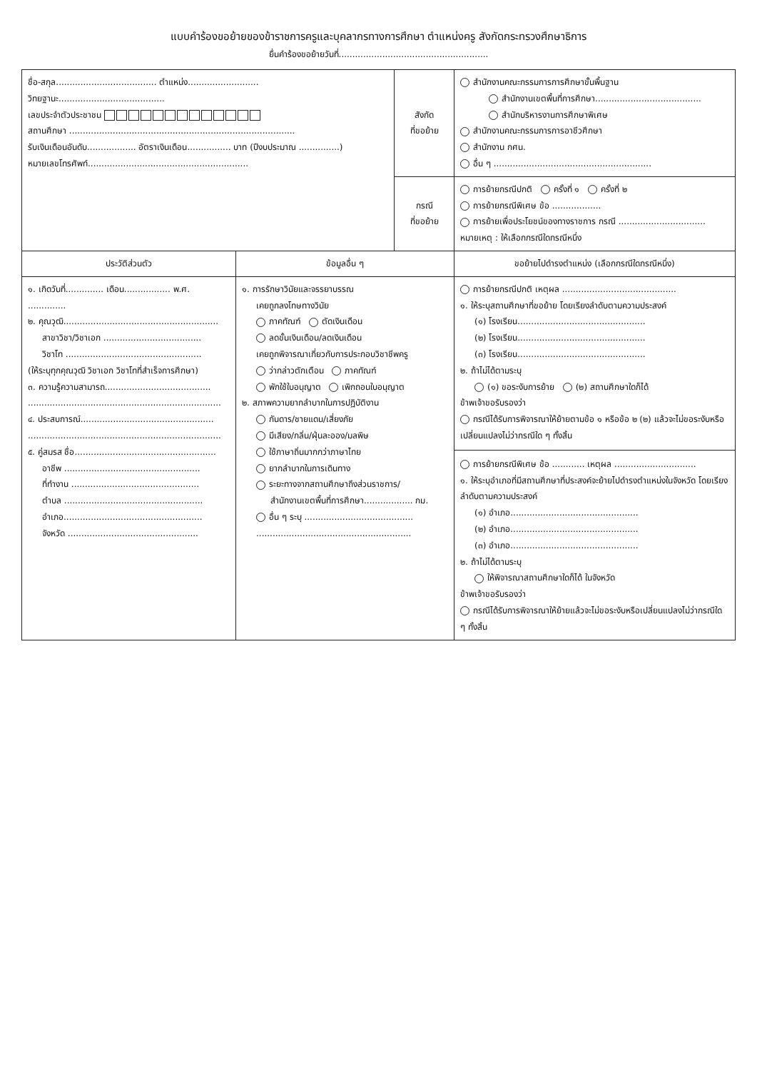แบบคำร้องขอย้ายของข้าราชการครูและบุคลากรทางการศึกษา ตำแหน่งครู สังกัดกระทรวงศึกษาธิการ
ยื่นคำร้องขอย้ายวันที่.......................................................
| ชื่อ-สกุล..................................... ตำแหน่ง.......................... วิทยฐานะ....................................... เลขประจำตัวประชาชน สถานศึกษา ................................................................................... รับเงินเดือนอันดับ.................. อัตราเงินเดือน................ บาท (ปีงบประมาณ ...............) หมายเลขโทรศัพท์........................................................... | | สังกัด ที่ขอย้าย | สำนักงานคณะกรรมการการศึกษาขั้นพื้นฐาน สำนักงานเขตพื้นที่การศึกษา....................................... สำนักบริหารงานการศึกษาพิเศษ สำนักงานคณะกรรมการการอาชีวศึกษา สำนักงาน กศน. อื่น ๆ .......................................................... |
| | | กรณี ที่ขอย้าย | การย้ายกรณีปกติ ครั้งที่ ๑ ครั้งที่ ๒ การย้ายกรณีพิเศษ ข้อ .................. การย้ายเพื่อประโยชน์ของทางราชการ กรณี ................................ หมายเหตุ : ให้เลือกกรณีใดกรณีหนึ่ง |
| ประวัติส่วนตัว | ข้อมูลอื่น ๆ | | ขอย้ายไปดำรงตำแหน่ง (เลือกกรณีใดกรณีหนึ่ง) |
| ๑. เกิดวันที่.............. เดือน................. พ.ศ. .............. ๒. คุณวุฒิ......................................................... สาขาวิชา/วิชาเอก .................................... วิชาโท .................................................. (ให้ระบุทุกคุณวุฒิ วิชาเอก วิชาโทที่สำเร็จการศึกษา) ๓. ความรู้ความสามารถ....................................... ....................................................................... ๔. ประสบการณ์................................................. ....................................................................... ๕. คู่สมรส ชื่อ.................................................... อาชีพ .................................................. ที่ทำงาน ............................................... ตำบล ................................................... อำเภอ................................................... จังหวัด ................................................ | ๑. การรักษาวินัยและจรรยาบรรณ เคยถูกลงโทษทางวินัย ภาคทัณฑ์ ตัดเงินเดือน ลดขั้นเงินเดือน/ลดเงินเดือน เคยถูกพิจารณาเกี่ยวกับการประกอบวิชาชีพครู ว่ากล่าวตักเตือน ภาคทัณฑ์ พักใช้ใบอนุญาต เพิกถอนใบอนุญาต ๒. สภาพความยากลำบากในการปฏิบัติงาน กันดาร/ชายแดน/เสี่ยงภัย มีเสียง/กลิ่น/ฝุ่นละออง/มลพิษ ใช้ภาษาถิ่นมากกว่าภาษาไทย ยากลำบากในการเดินทาง ระยะทางจากสถานศึกษาถึงส่วนราชการ/ สำนักงานเขตพื้นที่การศึกษา.................. กม. อื่น ๆ ระบุ ........................................ ......................................................... | | การย้ายกรณีปกติ เหตุผล .......................................... ๑. ให้ระบุสถานศึกษาที่ขอย้าย โดยเรียงลำดับตามความประสงค์ (๑) โรงเรียน............................................... (๒) โรงเรียน............................................... (๓) โรงเรียน............................................... ๒. ถ้าไม่ได้ตามระบุ (๑) ขอระงับการย้าย (๒) สถานศึกษาใดก็ได้ ข้าพเจ้าขอรับรองว่า กรณีได้รับการพิจารณาให้ย้ายตามข้อ ๑ หรือข้อ ๒ (๒) แล้วจะไม่ขอระงับหรือเปลี่ยนแปลงไม่ว่ากรณีใด ๆ ทั้งสิ้น การย้ายกรณีพิเศษ ข้อ ............ เหตุผล .............................. ๑. ให้ระบุอำเภอที่มีสถานศึกษาที่ประสงค์จะย้ายไปดำรงตำแหน่งในจังหวัด โดยเรียงลำดับตามความประสงค์ (๑) อำเภอ............................................... (๒) อำเภอ............................................... (๓) อำเภอ............................................... ๒. ถ้าไม่ได้ตามระบุ ให้พิจารณาสถานศึกษาใดก็ได้ ในจังหวัด ข้าพเจ้าขอรับรองว่า กรณีได้รับการพิจารณาให้ย้ายแล้วจะไม่ขอระงับหรือเปลี่ยนแปลงไม่ว่ากรณีใด ๆ ทั้งสิ้น |